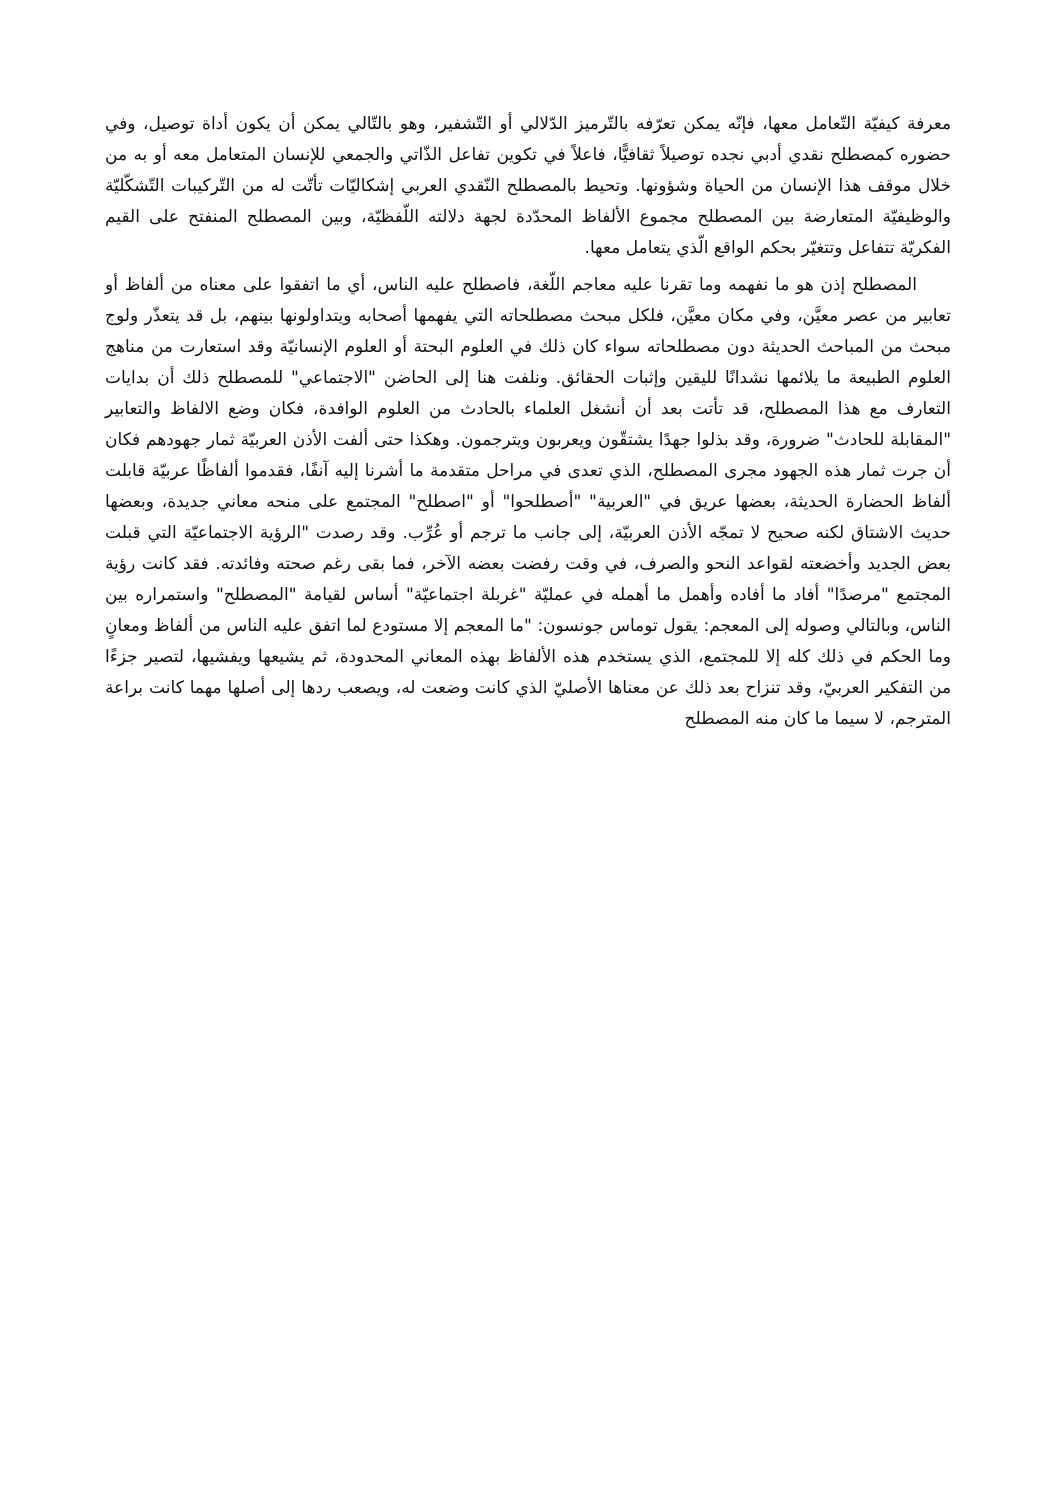معرفة كيفيّة التّعامل معها، فإنّه يمكن تعرّفه بالتّرميز الدّلالي أو التّشفير، وهو بالتّالي يمكن أن يكون أداة توصيل، وفي حضوره كمصطلح نقدي أدبي نجده توصيلاً ثقافيًّا، فاعلاً في تكوين تفاعل الذّاتي والجمعي للإنسان المتعامل معه أو به من خلال موقف هذا الإنسان من الحياة وشؤونها. وتحيط بالمصطلح النّقدي العربي إشكاليّات تأتّت له من التّركيبات التّشكّليّة والوظيفيّة المتعارضة بين المصطلح مجموع الألفاظ المحدّدة لجهة دلالته اللّفظيّة، وبين المصطلح المنفتح على القيم الفكريّة تتفاعل وتتغيّر بحكم الواقع الّذي يتعامل معها.
المصطلح إذن هو ما نفهمه وما تقرنا عليه معاجم اللّغة، فاصطلح عليه الناس، أي ما اتفقوا على معناه من ألفاظ أو تعابير من عصر معيَّن، وفي مكان معيَّن، فلكل مبحث مصطلحاته التي يفهمها أصحابه ويتداولونها بينهم، بل قد يتعذّر ولوج مبحث من المباحث الحديثة دون مصطلحاته سواء كان ذلك في العلوم البحتة أو العلوم الإنسانيّة وقد استعارت من مناهج العلوم الطبيعة ما يلائمها نشدانًا لليقين وإثبات الحقائق. ونلفت هنا إلى الحاضن "الاجتماعي" للمصطلح ذلك أن بدايات التعارف مع هذا المصطلح، قد تأتت بعد أن أنشغل العلماء بالحادث من العلوم الوافدة، فكان وضع الالفاظ والتعابير "المقابلة للحادث" ضرورة، وقد بذلوا جهدًا يشتقّون ويعربون ويترجمون. وهكذا حتى ألفت الأذن العربيّة ثمار جهودهم فكان أن جرت ثمار هذه الجهود مجرى المصطلح، الذي تعدى في مراحل متقدمة ما أشرنا إليه آنفًا، فقدموا ألفاظًا عربيّة قابلت ألفاظ الحضارة الحديثة، بعضها عريق في "العربية" "أصطلحوا" أو "اصطلح" المجتمع على منحه معاني جديدة، وبعضها حديث الاشتاق لكنه صحيح لا تمجّه الأذن العربيّة، إلى جانب ما ترجم أو عُرِّب. وقد رصدت "الرؤية الاجتماعيّة التي قبلت بعض الجديد وأخضعته لقواعد النحو والصرف، في وقت رفضت بعضه الآخر، فما بقى رغم صحته وفائدته. فقد كانت رؤية المجتمع "مرصدًا" أفاد ما أفاده وأهمل ما أهمله في عمليّة "غربلة اجتماعيّة" أساس لقيامة "المصطلح" واستمراره بين الناس، وبالتالي وصوله إلى المعجم: يقول توماس جونسون: "ما المعجم إلا مستودع لما اتفق عليه الناس من ألفاظ ومعانٍ وما الحكم في ذلك كله إلا للمجتمع، الذي يستخدم هذه الألفاظ بهذه المعاني المحدودة، ثم يشيعها ويفشيها، لتصير جزءًا من التفكير العربيّ، وقد تنزاح بعد ذلك عن معناها الأصليّ الذي كانت وضعت له، ويصعب ردها إلى أصلها مهما كانت براعة المترجم، لا سيما ما كان منه المصطلح